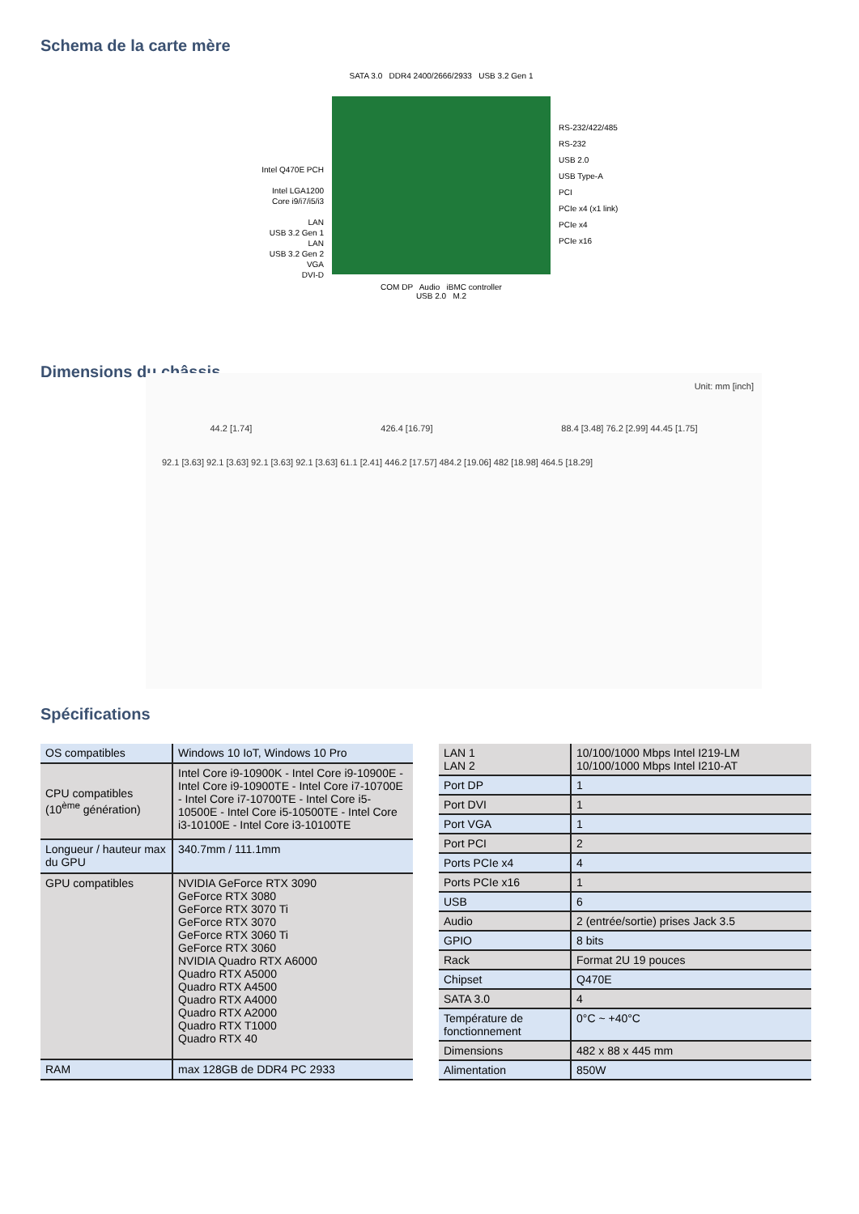Schema de la carte mère
Intel Q470E PCH
Intel LGA1200
Core i9/i7/i5/i3
LAN
USB 3.2 Gen 1
LAN
USB 3.2 Gen 2
VGA
DVI-D
SATA 3.0 DDR4 2400/2666/2933 USB 3.2 Gen 1
COM DP Audio iBMC controller
USB 2.0 M.2
RS-232/422/485
RS-232
USB 2.0
USB Type-A
PCI
PCIe x4 (x1 link)
PCIe x4
PCIe x16
Dimensions du châssis
Unit: mm [inch]
44.2 [1.74] 426.4 [16.79] 88.4 [3.48] 76.2 [2.99] 44.45 [1.75]
92.1 [3.63] 92.1 [3.63] 92.1 [3.63] 92.1 [3.63] 61.1 [2.41] 446.2 [17.57] 484.2 [19.06] 482 [18.98] 464.5 [18.29]
Spécifications
| OS compatibles | Windows 10 IoT, Windows 10 Pro |
| CPU compatibles (10<sup>ème</sup> génération) | Intel Core i9-10900K - Intel Core i9-10900E - Intel Core i9-10900TE - Intel Core i7-10700E - Intel Core i7-10700TE - Intel Core i5-10500E - Intel Core i5-10500TE - Intel Core i3-10100E - Intel Core i3-10100TE |
| Longueur / hauteur max du GPU | 340.7mm / 111.1mm |
| GPU compatibles | NVIDIA GeForce RTX 3090 GeForce RTX 3080 GeForce RTX 3070 Ti GeForce RTX 3070 GeForce RTX 3060 Ti GeForce RTX 3060 NVIDIA Quadro RTX A6000 Quadro RTX A5000 Quadro RTX A4500 Quadro RTX A4000 Quadro RTX A2000 Quadro RTX T1000 Quadro RTX 40 |
| RAM | max 128GB de DDR4 PC 2933 |
| LAN 1 LAN 2 | 10/100/1000 Mbps Intel I219-LM 10/100/1000 Mbps Intel I210-AT |
| Port DP | 1 |
| Port DVI | 1 |
| Port VGA | 1 |
| Port PCI | 2 |
| Ports PCIe x4 | 4 |
| Ports PCIe x16 | 1 |
| USB | 6 |
| Audio | 2 (entrée/sortie) prises Jack 3.5 |
| GPIO | 8 bits |
| Rack | Format 2U 19 pouces |
| Chipset | Q470E |
| SATA 3.0 | 4 |
| Température de fonctionnement | 0°C ~ +40°C |
| Dimensions | 482 x 88 x 445 mm |
| Alimentation | 850W |